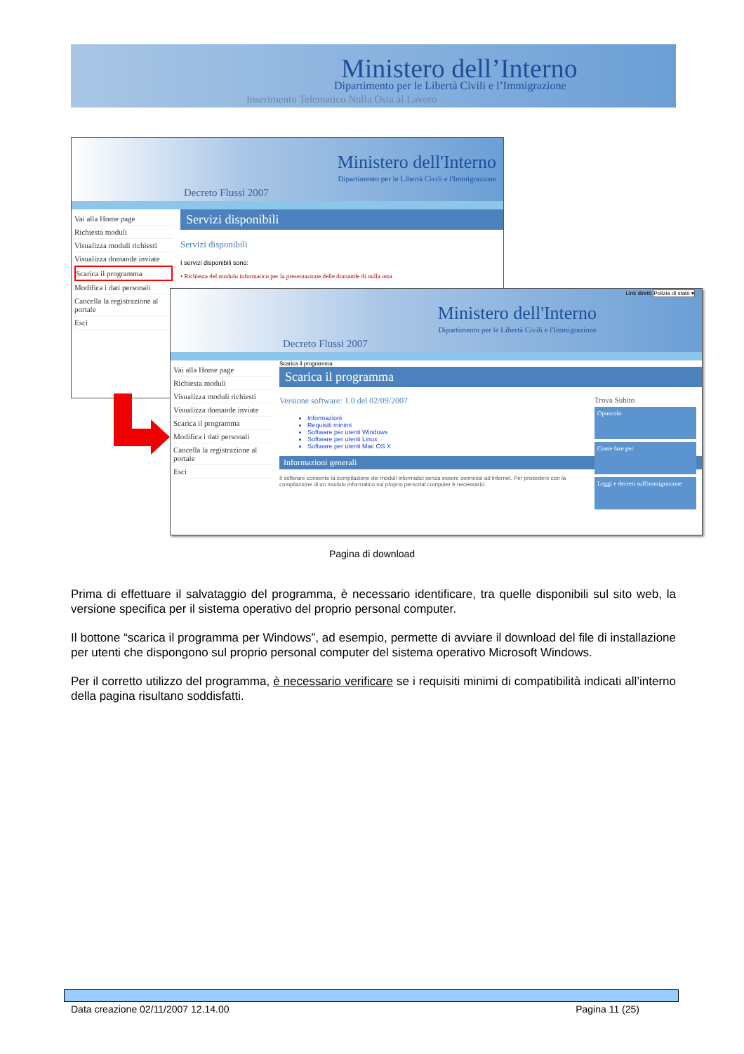Ministero dell’Interno
Dipartimento per le Libertà Civili e l’Immigrazione
Inserimento Telematico Nulla Osta al Lavoro
Ministero dell'Interno
Dipartimento per le Libertà Civili e l'Immigrazione
Decreto Flussi 2007
Vai alla Home page
Richiesta moduli
Visualizza moduli richiesti
Visualizza domande inviate
Scarica il programma
Modifica i dati personali
Cancella la registrazione al portale
Esci
Servizi disponibili
Servizi disponibili
I servizi disponibili sono:
• Richiesta del modulo informatico per la presentazione delle domande di nulla osta
Ministero dell'Interno
Dipartimento per le Libertà Civili e l'Immigrazione
Decreto Flussi 2007
Link diretti Polizia di stato ▾
Vai alla Home page
Richiesta moduli
Visualizza moduli richiesti
Visualizza domande inviate
Scarica il programma
Modifica i dati personali
Cancella la registrazione al portale
Esci
Scarica il programma
Scarica il programma
Trova Subito
Opuscolo
Come fare per
Leggi e decreti sull'immigrazione
Versione software: 1.0 del 02/09/2007
Informazioni
Requisiti minimi
Software per utenti Windows
Software per utenti Linux
Software per utenti Mac OS X
Informazioni generali
Il software consente la compilazione dei moduli informatici senza essere connessi ad internet. Per procedere con la compilazione di un modulo informatico sul proprio personal computer è necessario:
Pagina di download
Prima di effettuare il salvataggio del programma, è necessario identificare, tra quelle disponibili sul sito web, la versione specifica per il sistema operativo del proprio personal computer.
Il bottone “scarica il programma per Windows”, ad esempio, permette di avviare il download del file di installazione per utenti che dispongono sul proprio personal computer del sistema operativo Microsoft Windows.
Per il corretto utilizzo del programma, è necessario verificare se i requisiti minimi di compatibilità indicati all’interno della pagina risultano soddisfatti.
Data creazione 02/11/2007 12.14.00 Pagina 11 (25)